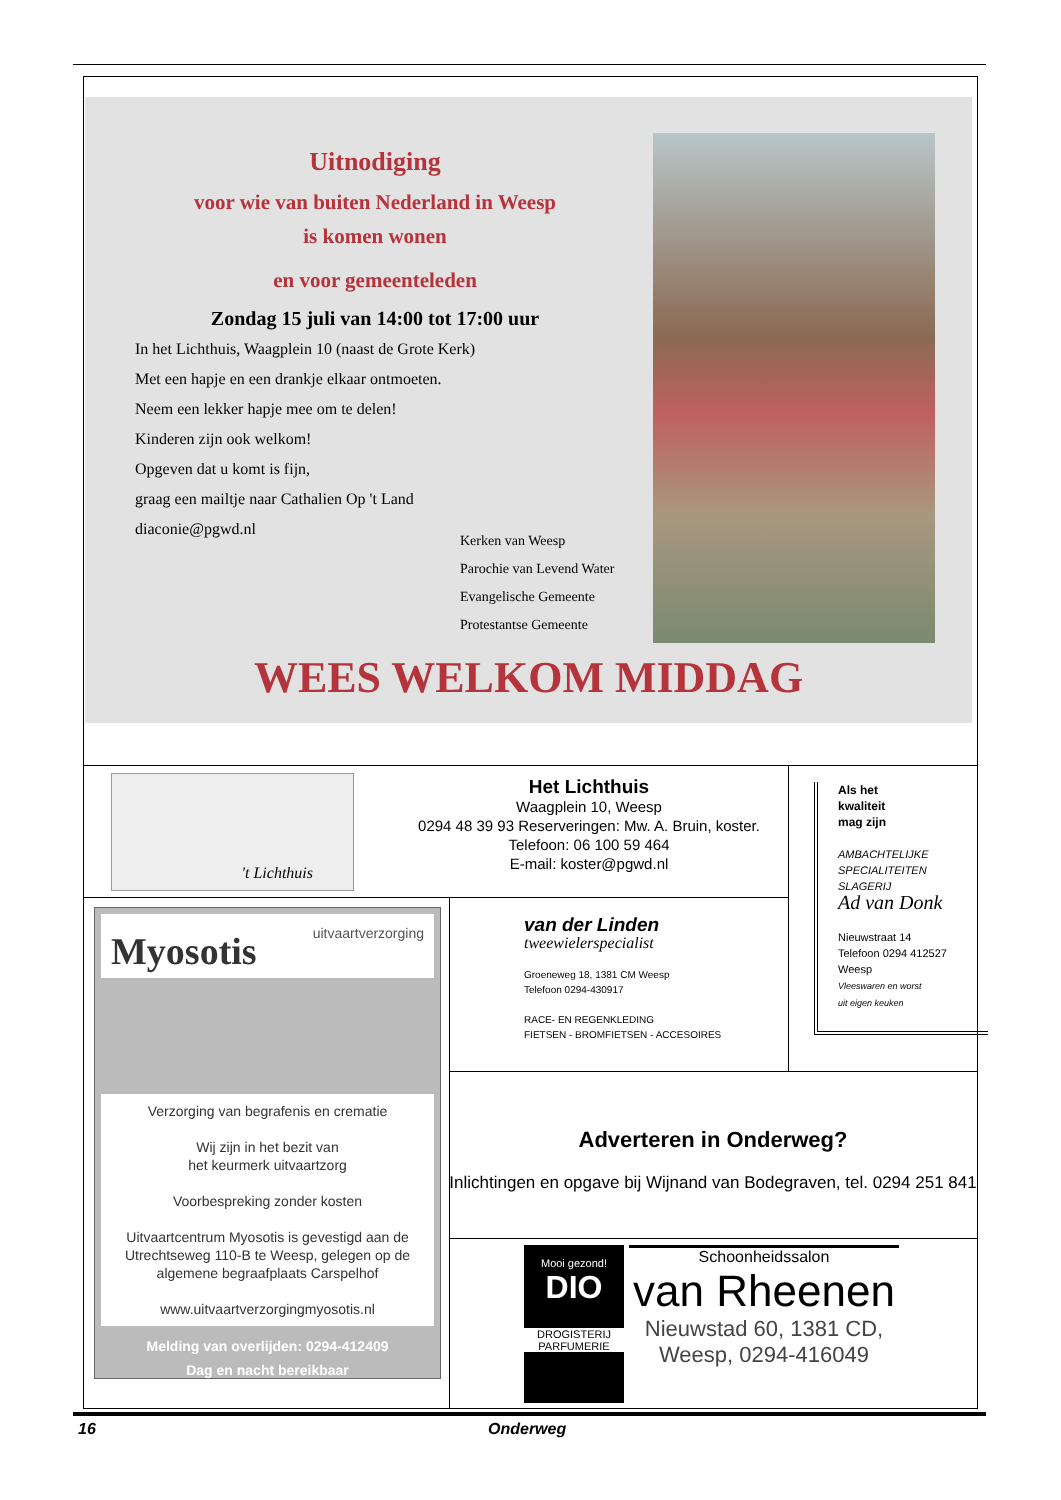Uitnodiging
voor wie van buiten Nederland in Weesp
is komen wonen
en voor gemeenteleden
Zondag 15 juli van 14:00 tot 17:00 uur
In het Lichthuis, Waagplein 10 (naast de Grote Kerk)
Met een hapje en een drankje elkaar ontmoeten.
Neem een lekker hapje mee om te delen!
Kinderen zijn ook welkom!
Opgeven dat u komt is fijn,
graag een mailtje naar Cathalien Op 't Land
diaconie@pgwd.nl
Kerken van Weesp
Parochie van Levend Water
Evangelische Gemeente
Protestantse Gemeente
WEES WELKOM MIDDAG
't Lichthuis
Het Lichthuis
Waagplein 10, Weesp
0294 48 39 93 Reserveringen: Mw. A. Bruin, koster.
Telefoon: 06 100 59 464
E-mail: koster@pgwd.nl
Als het
kwaliteit
mag zijn
AMBACHTELIJKE
SPECIALITEITEN
SLAGERIJ
Ad van Donk
Nieuwstraat 14
Telefoon 0294 412527
Weesp
Vleeswaren en worst
uit eigen keuken
uitvaartverzorging
Myosotis
Verzorging van begrafenis en crematie
Wij zijn in het bezit van
het keurmerk uitvaartzorg
Voorbespreking zonder kosten
Uitvaartcentrum Myosotis is gevestigd aan de Utrechtseweg 110-B te Weesp, gelegen op de algemene begraafplaats Carspelhof
www.uitvaartverzorgingmyosotis.nl
Melding van overlijden: 0294-412409
Dag en nacht bereikbaar
van der Linden
tweewielerspecialist
Groeneweg 18, 1381 CM Weesp
Telefoon 0294-430917
RACE- EN REGENKLEDING
FIETSEN - BROMFIETSEN - ACCESOIRES
Adverteren in Onderweg?
Inlichtingen en opgave bij Wijnand van Bodegraven, tel. 0294 251 841
Mooi gezond!
DIO
DROGISTERIJ
PARFUMERIE
Schoonheidssalon
van Rheenen
Nieuwstad 60, 1381 CD,
Weesp, 0294-416049
16 Onderweg